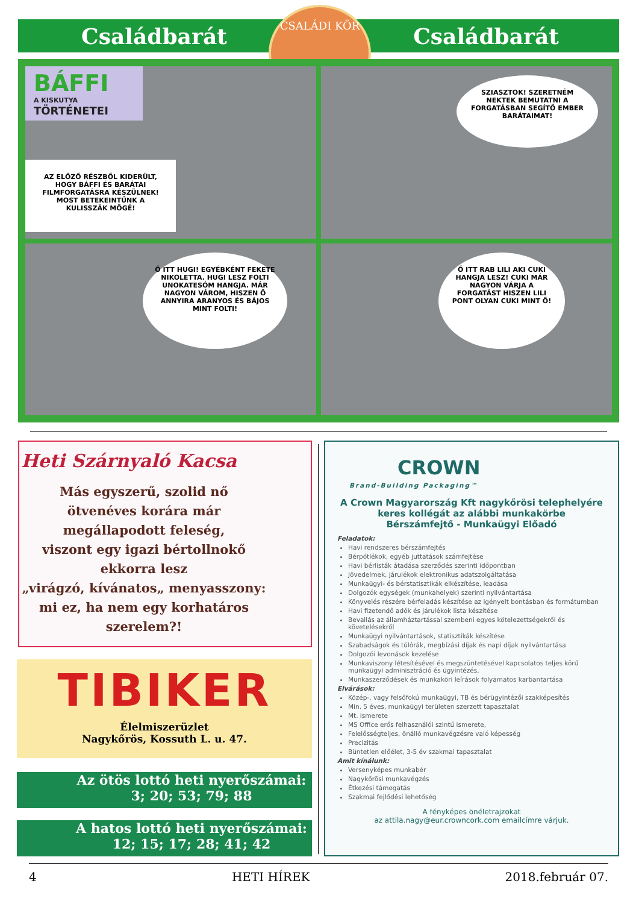Családbarát Családbarát
CSALÁDI KÖR
BÁFFI
A KISKUTYA
TÖRTÉNETEI
AZ ELŐZŐ RÉSZBŐL KIDERÜLT, HOGY BÁFFI ÉS BARÁTAI FILMFORGATÁSRA KÉSZÜLNEK! MOST BETEKEINTÜNK A KULISSZÁK MÖGÉ!
SZIASZTOK! SZERETNÉM NEKTEK BEMUTATNI A FORGATÁSBAN SEGÍTŐ EMBER BARÁTAIMAT!
Ő ITT HUGI! EGYÉBKÉNT FEKETE NIKOLETTA. HUGI LESZ FOLTI UNOKATESÓM HANGJA. MÁR NAGYON VÁROM, HISZEN Ő ANNYIRA ARANYOS ÉS BÁJOS MINT FOLTI!
Ő ITT RAB LILI AKI CUKI HANGJA LESZ! CUKI MÁR NAGYON VÁRJA A FORGATÁST HISZEN LILI PONT OLYAN CUKI MINT Ő!
Heti Szárnyaló Kacsa
Más egyszerű, szolid nő
ötvenéves korára már
megállapodott feleség,
viszont egy igazi bértollnokő
ekkorra lesz
„virágzó, kívánatos„ menyasszony:
mi ez, ha nem egy korhatáros szerelem?!
TIBIKER
Élelmiszerüzlet
Nagykőrös, Kossuth L. u. 47.
Az ötös lottó heti nyerőszámai:
3; 20; 53; 79; 88
A hatos lottó heti nyerőszámai:
12; 15; 17; 28; 41; 42
CROWN
Brand-Building Packaging™
A Crown Magyarország Kft nagykőrösi telephelyére
keres kollégát az alábbi munkakörbe
Bérszámfejtő - Munkaügyi Előadó
Feladatok:
Havi rendszeres bérszámfejtés
Bérpótlékok, egyéb juttatások számfejtése
Havi bérlisták átadása szerződés szerinti időpontban
Jövedelmek, járulékok elektronikus adatszolgáltatása
Munkaügyi- és bérstatisztikák elkészítése, leadása
Dolgozók egységek (munkahelyek) szerinti nyilvántartása
Könyvelés részére bérfeladás készítése az igényelt bontásban és formátumban
Havi fizetendő adók és járulékok lista készítése
Bevallás az államháztartással szembeni egyes kötelezettségekről és követelésekről
Munkaügyi nyilvántartások, statisztikák készítése
Szabadságok és túlórák, megbízási díjak és napi díjak nyilvántartása
Dolgozói levonások kezelése
Munkaviszony létesítésével és megszüntetésével kapcsolatos teljes körű munkaügyi adminisztráció és ügyintézés,
Munkaszerződések és munkaköri leírások folyamatos karbantartása
Elvárások:
Közép-, vagy felsőfokú munkaügyi, TB és bérügyintézői szakképesítés
Min. 5 éves, munkaügyi területen szerzett tapasztalat
Mt. ismerete
MS Office erős felhasználói szintű ismerete,
Felelősségteljes, önálló munkavégzésre való képesség
Precizitás
Büntetlen előélet, 3-5 év szakmai tapasztalat
Amit kínálunk:
Versenyképes munkabér
Nagykőrösi munkavégzés
Étkezési támogatás
Szakmai fejlődési lehetőség
A fényképes önéletrajzokat
az attila.nagy@eur.crowncork.com emailcímre várjuk.
4 HETI HÍREK 2018.február 07.